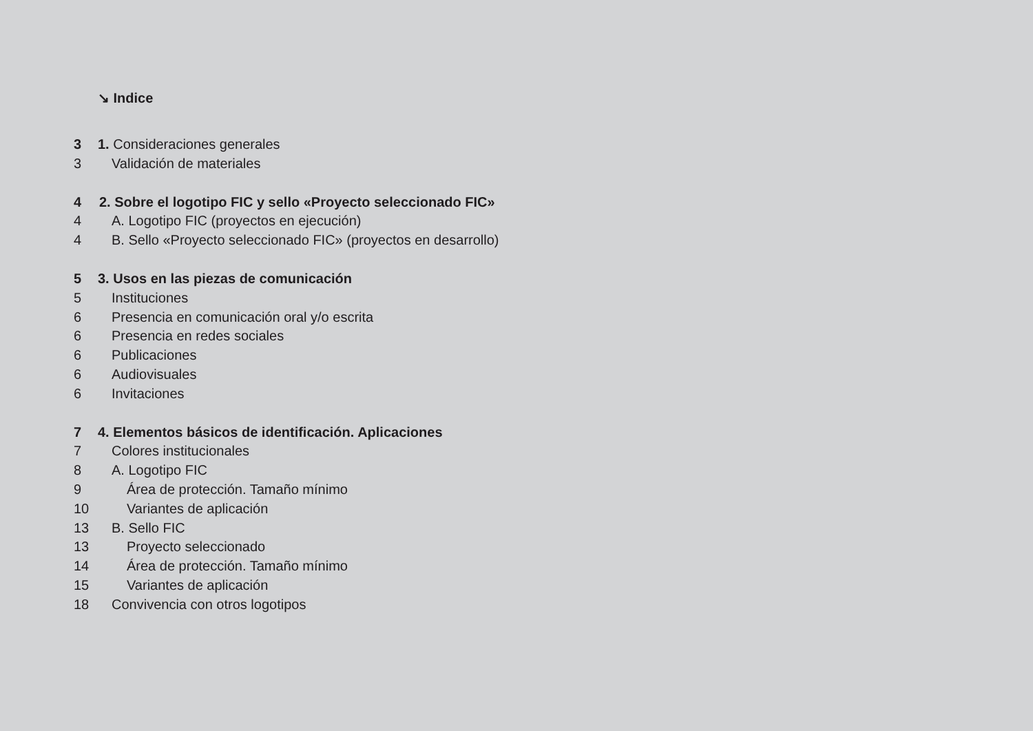↘ Indice
3 1. Consideraciones generales
3 Validación de materiales
4 2. Sobre el logotipo FIC y sello «Proyecto seleccionado FIC»
4 A. Logotipo FIC (proyectos en ejecución)
4 B. Sello «Proyecto seleccionado FIC» (proyectos en desarrollo)
5 3. Usos en las piezas de comunicación
5 Instituciones
6 Presencia en comunicación oral y/o escrita
6 Presencia en redes sociales
6 Publicaciones
6 Audiovisuales
6 Invitaciones
7 4. Elementos básicos de identificación. Aplicaciones
7 Colores institucionales
8 A. Logotipo FIC
9 Área de protección. Tamaño mínimo
10 Variantes de aplicación
13 B. Sello FIC
13 Proyecto seleccionado
14 Área de protección. Tamaño mínimo
15 Variantes de aplicación
18 Convivencia con otros logotipos